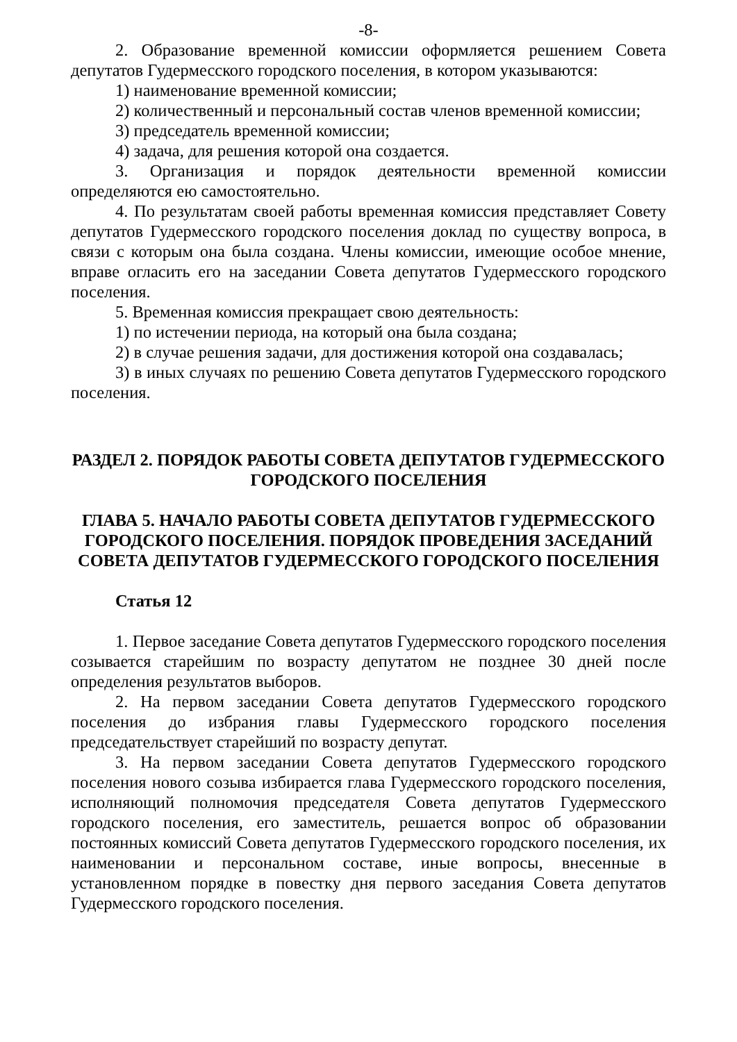-8-
2. Образование временной комиссии оформляется решением Совета депутатов Гудермесского городского поселения, в котором указываются:
1) наименование временной комиссии;
2) количественный и персональный состав членов временной комиссии;
3) председатель временной комиссии;
4) задача, для решения которой она создается.
3. Организация и порядок деятельности временной комиссии определяются ею самостоятельно.
4. По результатам своей работы временная комиссия представляет Совету депутатов Гудермесского городского поселения доклад по существу вопроса, в связи с которым она была создана. Члены комиссии, имеющие особое мнение, вправе огласить его на заседании Совета депутатов Гудермесского городского поселения.
5. Временная комиссия прекращает свою деятельность:
1) по истечении периода, на который она была создана;
2) в случае решения задачи, для достижения которой она создавалась;
3) в иных случаях по решению Совета депутатов Гудермесского городского поселения.
РАЗДЕЛ 2. ПОРЯДОК РАБОТЫ СОВЕТА ДЕПУТАТОВ ГУДЕРМЕССКОГО ГОРОДСКОГО ПОСЕЛЕНИЯ
ГЛАВА 5. НАЧАЛО РАБОТЫ СОВЕТА ДЕПУТАТОВ ГУДЕРМЕССКОГО ГОРОДСКОГО ПОСЕЛЕНИЯ. ПОРЯДОК ПРОВЕДЕНИЯ ЗАСЕДАНИЙ СОВЕТА ДЕПУТАТОВ ГУДЕРМЕССКОГО ГОРОДСКОГО ПОСЕЛЕНИЯ
Статья 12
1. Первое заседание Совета депутатов Гудермесского городского поселения созывается старейшим по возрасту депутатом не позднее 30 дней после определения результатов выборов.
2. На первом заседании Совета депутатов Гудермесского городского поселения до избрания главы Гудермесского городского поселения председательствует старейший по возрасту депутат.
3. На первом заседании Совета депутатов Гудермесского городского поселения нового созыва избирается глава Гудермесского городского поселения, исполняющий полномочия председателя Совета депутатов Гудермесского городского поселения, его заместитель, решается вопрос об образовании постоянных комиссий Совета депутатов Гудермесского городского поселения, их наименовании и персональном составе, иные вопросы, внесенные в установленном порядке в повестку дня первого заседания Совета депутатов Гудермесского городского поселения.